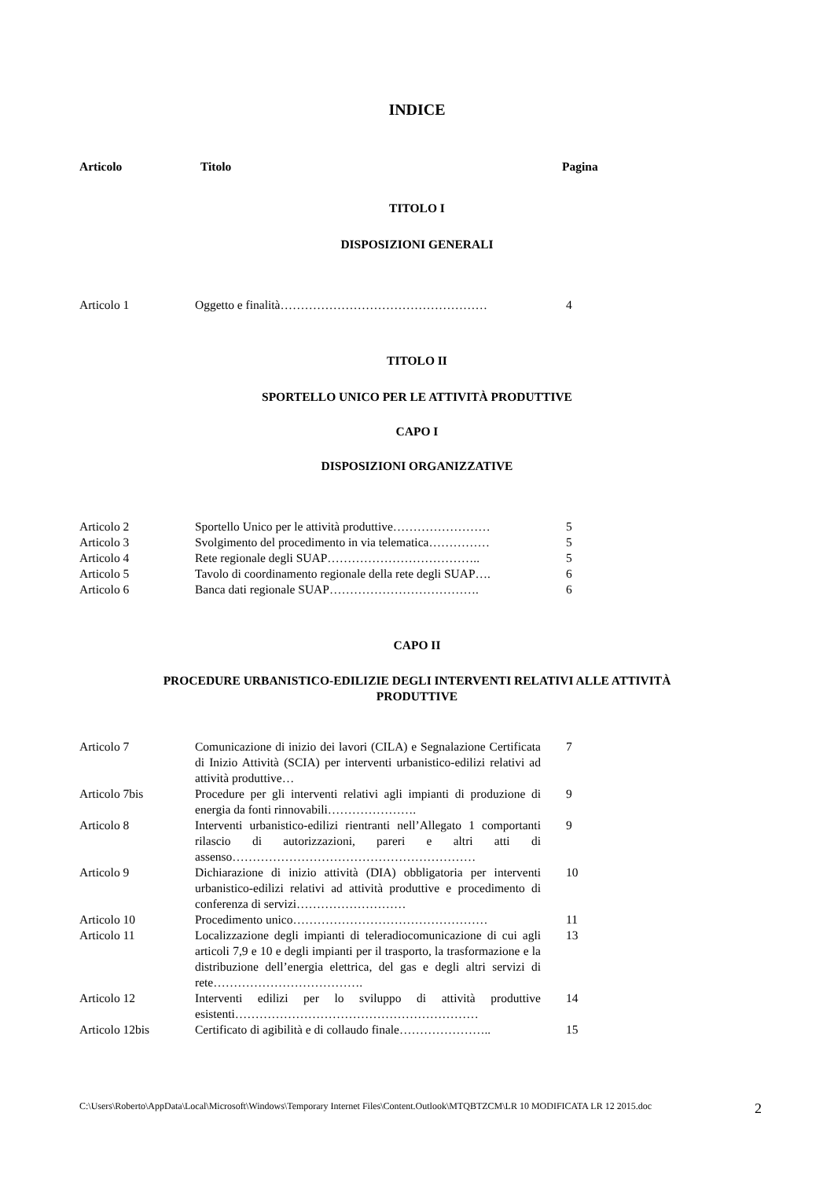INDICE
Articolo Titolo Pagina
TITOLO I
DISPOSIZIONI GENERALI
| Articolo 1 | Oggetto e finalità…………………………………………… | 4 |
TITOLO II
SPORTELLO UNICO PER LE ATTIVITÀ PRODUTTIVE
CAPO I
DISPOSIZIONI ORGANIZZATIVE
| Articolo 2 | Sportello Unico per le attività produttive…………………… | 5 |
| Articolo 3 | Svolgimento del procedimento in via telematica…………… | 5 |
| Articolo 4 | Rete regionale degli SUAP……………………………….. | 5 |
| Articolo 5 | Tavolo di coordinamento regionale della rete degli SUAP…. | 6 |
| Articolo 6 | Banca dati regionale SUAP………………………………. | 6 |
CAPO II
PROCEDURE URBANISTICO-EDILIZIE DEGLI INTERVENTI RELATIVI ALLE ATTIVITÀ
PRODUTTIVE
| Articolo 7 | Comunicazione di inizio dei lavori (CILA) e Segnalazione Certificata di Inizio Attività (SCIA) per interventi urbanistico-edilizi relativi ad attività produttive… | 7 |
| Articolo 7bis | Procedure per gli interventi relativi agli impianti di produzione di energia da fonti rinnovabili…………………. | 9 |
| Articolo 8 | Interventi urbanistico-edilizi rientranti nell’Allegato 1 comportanti rilascio di autorizzazioni, pareri e altri atti di assenso…………………………………………………… | 9 |
| Articolo 9 | Dichiarazione di inizio attività (DIA) obbligatoria per interventi urbanistico-edilizi relativi ad attività produttive e procedimento di conferenza di servizi……………………… | 10 |
| Articolo 10 | Procedimento unico………………………………………… | 11 |
| Articolo 11 | Localizzazione degli impianti di teleradiocomunicazione di cui agli articoli 7,9 e 10 e degli impianti per il trasporto, la trasformazione e la distribuzione dell’energia elettrica, del gas e degli altri servizi di rete………………………………. | 13 |
| Articolo 12 | Interventi edilizi per lo sviluppo di attività produttive esistenti…………………………………………………… | 14 |
| Articolo 12bis | Certificato di agibilità e di collaudo finale………………….. | 15 |
C:\Users\Roberto\AppData\Local\Microsoft\Windows\Temporary Internet Files\Content.Outlook\MTQBTZCM\LR 10 MODIFICATA LR 12 2015.doc
2